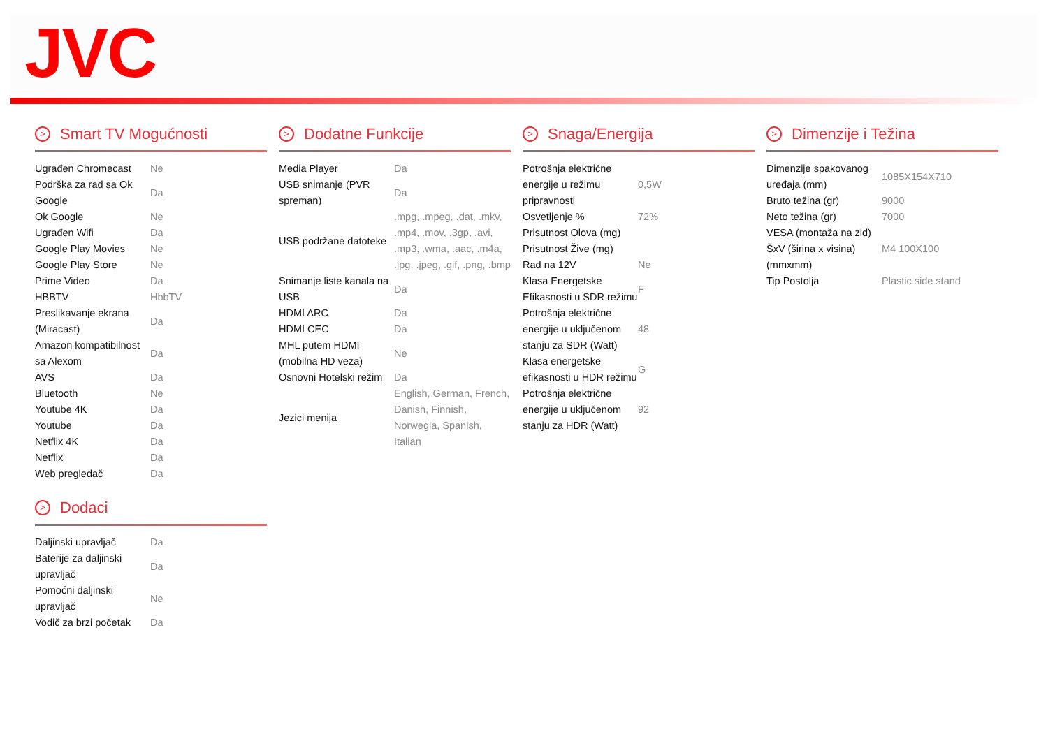JVC
> Smart TV Mogućnosti
| Ugrađen Chromecast | Ne |
| Podrška za rad sa Ok Google | Da |
| Ok Google | Ne |
| Ugrađen Wifi | Da |
| Google Play Movies | Ne |
| Google Play Store | Ne |
| Prime Video | Da |
| HBBTV | HbbTV |
| Preslikavanje ekrana (Miracast) | Da |
| Amazon kompatibilnost sa Alexom | Da |
| AVS | Da |
| Bluetooth | Ne |
| Youtube 4K | Da |
| Youtube | Da |
| Netflix 4K | Da |
| Netflix | Da |
| Web pregledač | Da |
> Dodaci
| Daljinski upravljač | Da |
| Baterije za daljinski upravljač | Da |
| Pomoćni daljinski upravljač | Ne |
| Vodič za brzi početak | Da |
> Dodatne Funkcije
| Media Player | Da |
| USB snimanje (PVR spreman) | Da |
| USB podržane datoteke | .mpg, .mpeg, .dat, .mkv, .mp4, .mov, .3gp, .avi, .mp3, .wma, .aac, .m4a, .jpg, .jpeg, .gif, .png, .bmp |
| Snimanje liste kanala na USB | Da |
| HDMI ARC | Da |
| HDMI CEC | Da |
| MHL putem HDMI (mobilna HD veza) | Ne |
| Osnovni Hotelski režim | Da |
| Jezici menija | English, German, French, Danish, Finnish, Norwegia, Spanish, Italian |
> Snaga/Energija
| Potrošnja električne energije u režimu pripravnosti | 0,5W |
| Osvetljenje % | 72% |
| Prisutnost Olova (mg) | |
| Prisutnost Žive (mg) | |
| Rad na 12V | Ne |
| Klasa Energetske Efikasnosti u SDR režimu | F |
| Potrošnja električne energije u uključenom stanju za SDR (Watt) | 48 |
| Klasa energetske efikasnosti u HDR režimu | G |
| Potrošnja električne energije u uključenom stanju za HDR (Watt) | 92 |
> Dimenzije i Težina
| Dimenzije spakovanog uređaja (mm) | 1085X154X710 |
| Bruto težina (gr) | 9000 |
| Neto težina (gr) | 7000 |
| VESA (montaža na zid) ŠxV (širina x visina) (mmxmm) | M4 100X100 |
| Tip Postolja | Plastic side stand |